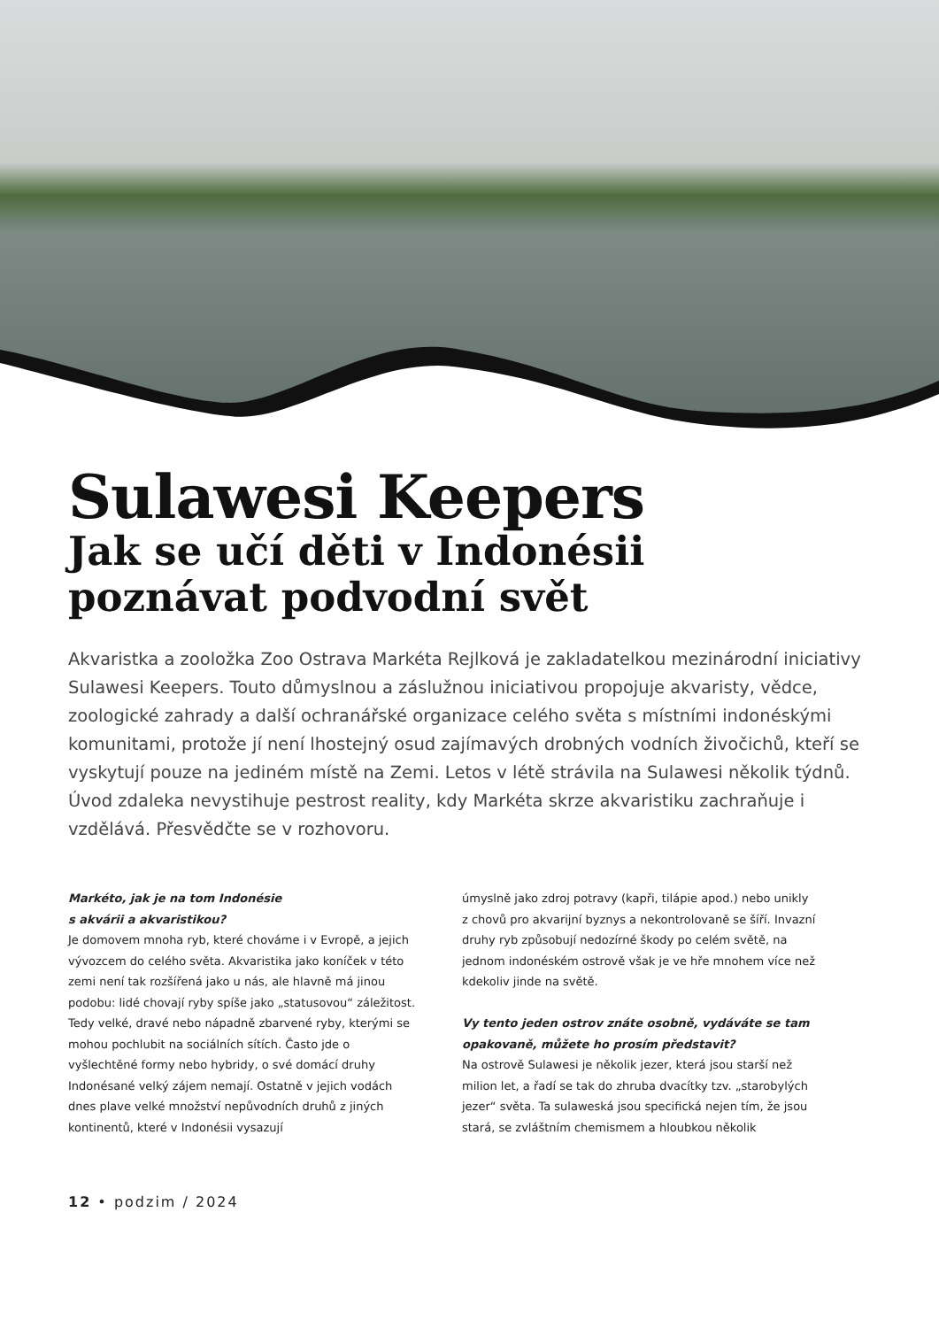Sulawesi Keepers
Jak se učí děti v Indonésii
poznávat podvodní svět
Akvaristka a zooložka Zoo Ostrava Markéta Rejlková je zakladatelkou mezinárodní iniciativy Sulawesi Keepers. Touto důmyslnou a záslužnou iniciativou propojuje akvaristy, vědce, zoologické zahrady a další ochranářské organizace celého světa s místními indonéskými komunitami, protože jí není lhostejný osud zajímavých drobných vodních živočichů, kteří se vyskytují pouze na jediném místě na Zemi. Letos v létě strávila na Sulawesi několik týdnů. Úvod zdaleka nevystihuje pestrost reality, kdy Markéta skrze akvaristiku zachraňuje i vzdělává. Přesvědčte se v rozhovoru.
Markéto, jak je na tom Indonésie
s akvárii a akvaristikou?
Je domovem mnoha ryb, které chováme i v Evropě, a jejich vývozcem do celého světa. Akvaristika jako koníček v této zemi není tak rozšířená jako u nás, ale hlavně má jinou podobu: lidé chovají ryby spíše jako „statusovou“ záležitost. Tedy velké, dravé nebo nápadně zbarvené ryby, kterými se mohou pochlubit na sociálních sítích. Často jde o vyšlechtěné formy nebo hybridy, o své domácí druhy Indonésané velký zájem nemají. Ostatně v jejich vodách dnes plave velké množství nepůvodních druhů z jiných kontinentů, které v Indonésii vysazují
úmyslně jako zdroj potravy (kapři, tilápie apod.) nebo unikly z chovů pro akvarijní byznys a nekontrolovaně se šíří. Invazní druhy ryb způsobují nedozírné škody po celém světě, na jednom indonéském ostrově však je ve hře mnohem více než kdekoliv jinde na světě.
Vy tento jeden ostrov znáte osobně, vydáváte se tam opakovaně, můžete ho prosím představit?
Na ostrově Sulawesi je několik jezer, která jsou starší než milion let, a řadí se tak do zhruba dvacítky tzv. „starobylých jezer“ světa. Ta sulaweská jsou specifická nejen tím, že jsou stará, se zvláštním chemismem a hloubkou několik
12 • podzim / 2024